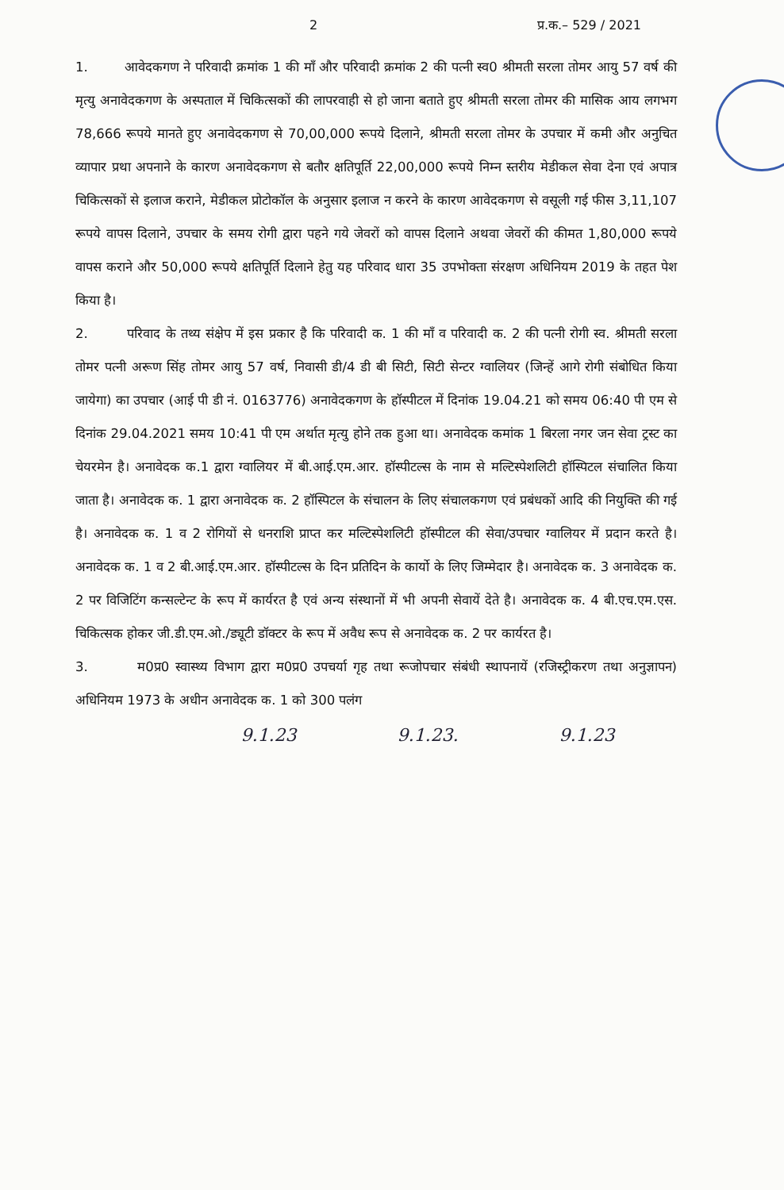2 प्र.क.– 529 / 2021
1. आवेदकगण ने परिवादी क्रमांक 1 की माँ और परिवादी क्रमांक 2 की पत्नी स्व0 श्रीमती सरला तोमर आयु 57 वर्ष की मृत्यु अनावेदकगण के अस्पताल में चिकित्सकों की लापरवाही से हो जाना बताते हुए श्रीमती सरला तोमर की मासिक आय लगभग 78,666 रूपये मानते हुए अनावेदकगण से 70,00,000 रूपये दिलाने, श्रीमती सरला तोमर के उपचार में कमी और अनुचित व्यापार प्रथा अपनाने के कारण अनावेदकगण से बतौर क्षतिपूर्ति 22,00,000 रूपये निम्न स्तरीय मेडीकल सेवा देना एवं अपात्र चिकित्सकों से इलाज कराने, मेडीकल प्रोटोकॉल के अनुसार इलाज न करने के कारण आवेदकगण से वसूली गई फीस 3,11,107 रूपये वापस दिलाने, उपचार के समय रोगी द्वारा पहने गये जेवरों को वापस दिलाने अथवा जेवरों की कीमत 1,80,000 रूपये वापस कराने और 50,000 रूपये क्षतिपूर्ति दिलाने हेतु यह परिवाद धारा 35 उपभोक्ता संरक्षण अधिनियम 2019 के तहत पेश किया है।
2. परिवाद के तथ्य संक्षेप में इस प्रकार है कि परिवादी क. 1 की माँ व परिवादी क. 2 की पत्नी रोगी स्व. श्रीमती सरला तोमर पत्नी अरूण सिंह तोमर आयु 57 वर्ष, निवासी डी/4 डी बी सिटी, सिटी सेन्टर ग्वालियर (जिन्हें आगे रोगी संबोधित किया जायेगा) का उपचार (आई पी डी नं. 0163776) अनावेदकगण के हॉस्पीटल में दिनांक 19.04.21 को समय 06:40 पी एम से दिनांक 29.04.2021 समय 10:41 पी एम अर्थात मृत्यु होने तक हुआ था। अनावेदक कमांक 1 बिरला नगर जन सेवा ट्रस्ट का चेयरमेन है। अनावेदक क.1 द्वारा ग्वालियर में बी.आई.एम.आर. हॉस्पीटल्स के नाम से मल्टिस्पेशलिटी हॉस्पिटल संचालित किया जाता है। अनावेदक क. 1 द्वारा अनावेदक क. 2 हॉस्पिटल के संचालन के लिए संचालकगण एवं प्रबंधकों आदि की नियुक्ति की गई है। अनावेदक क. 1 व 2 रोगियों से धनराशि प्राप्त कर मल्टिस्पेशलिटी हॉस्पीटल की सेवा/उपचार ग्वालियर में प्रदान करते है। अनावेदक क. 1 व 2 बी.आई.एम.आर. हॉस्पीटल्स के दिन प्रतिदिन के कार्यो के लिए जिम्मेदार है। अनावेदक क. 3 अनावेदक क. 2 पर विजिटिंग कन्सल्टेन्ट के रूप में कार्यरत है एवं अन्य संस्थानों में भी अपनी सेवायें देते है। अनावेदक क. 4 बी.एच.एम.एस. चिकित्सक होकर जी.डी.एम.ओ./ड्यूटी डॉक्टर के रूप में अवैध रूप से अनावेदक क. 2 पर कार्यरत है।
3. म0प्र0 स्वास्थ्य विभाग द्वारा म0प्र0 उपचर्या गृह तथा रूजोपचार संबंधी स्थापनायें (रजिस्ट्रीकरण तथा अनुज्ञापन) अधिनियम 1973 के अधीन अनावेदक क. 1 को 300 पलंग
9.1.23 9.1.23. 9.1.23